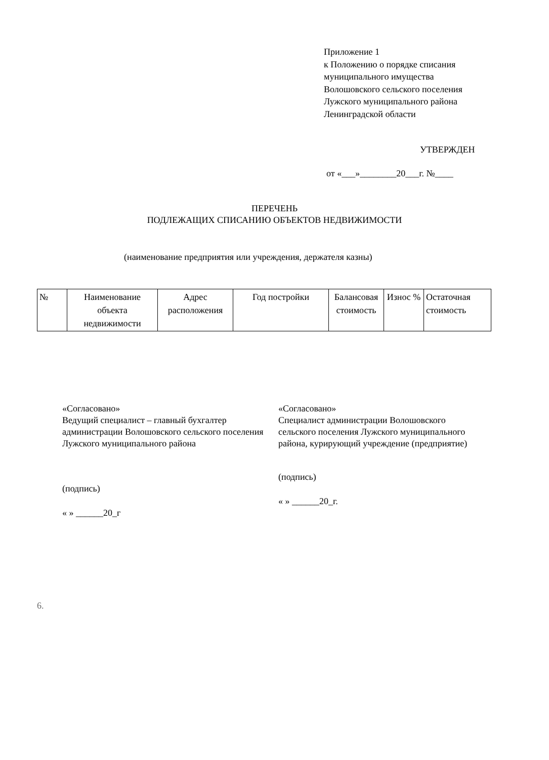Приложение 1
к Положению о порядке списания
муниципального имущества
Волошовского сельского поселения
Лужского муниципального района
Ленинградской области
УТВЕРЖДЕН
от «___»________20___г. №____
ПЕРЕЧЕНЬ
ПОДЛЕЖАЩИХ СПИСАНИЮ ОБЪЕКТОВ НЕДВИЖИМОСТИ
(наименование предприятия или учреждения, держателя казны)
| № | Наименование объекта недвижимости | Адрес расположения | Год постройки | Балансовая стоимость | Износ % | Остаточная стоимость |
«Согласовано»
Ведущий специалист – главный бухгалтер администрации Волошовского сельского поселения Лужского муниципального района
(подпись)
« » ______20_г
«Согласовано»
Специалист администрации Волошовского сельского поселения Лужского муниципального района, курирующий учреждение (предприятие)
(подпись)
« » ______20_г.
6.